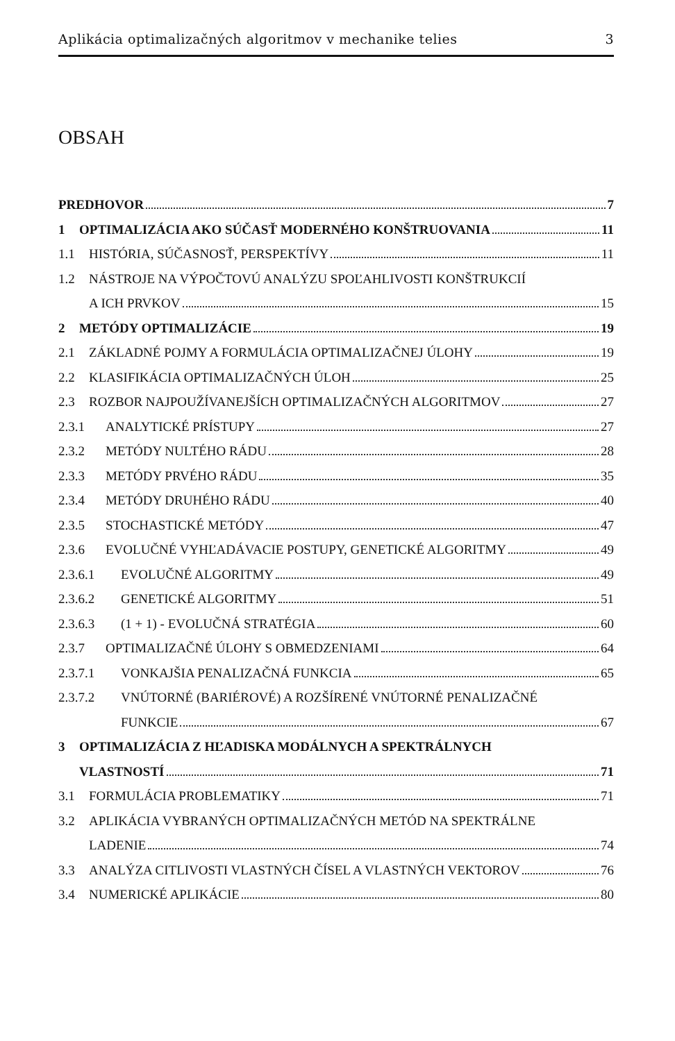Aplikácia optimalizačných algoritmov v mechanike telies 3
OBSAH
PREDHOVOR 7
1 OPTIMALIZÁCIA AKO SÚČASŤ MODERNÉHO KONŠTRUOVANIA 11
1.1 HISTÓRIA, SÚČASNOSŤ, PERSPEKTÍVY 11
1.2 NÁSTROJE NA VÝPOČTOVÚ ANALÝZU SPOĽAHLIVOSTI KONŠTRUKCIÍ
A ICH PRVKOV 15
2 METÓDY OPTIMALIZÁCIE 19
2.1 ZÁKLADNÉ POJMY A FORMULÁCIA OPTIMALIZAČNEJ ÚLOHY 19
2.2 KLASIFIKÁCIA OPTIMALIZAČNÝCH ÚLOH 25
2.3 ROZBOR NAJPOUŽÍVANEJŠÍCH OPTIMALIZAČNÝCH ALGORITMOV 27
2.3.1 ANALYTICKÉ PRÍSTUPY 27
2.3.2 METÓDY NULTÉHO RÁDU 28
2.3.3 METÓDY PRVÉHO RÁDU 35
2.3.4 METÓDY DRUHÉHO RÁDU 40
2.3.5 STOCHASTICKÉ METÓDY 47
2.3.6 EVOLUČNÉ VYHĽADÁVACIE POSTUPY, GENETICKÉ ALGORITMY 49
2.3.6.1 EVOLUČNÉ ALGORITMY 49
2.3.6.2 GENETICKÉ ALGORITMY 51
2.3.6.3 (1 + 1) - EVOLUČNÁ STRATÉGIA 60
2.3.7 OPTIMALIZAČNÉ ÚLOHY S OBMEDZENIAMI 64
2.3.7.1 VONKAJŠIA PENALIZAČNÁ FUNKCIA 65
2.3.7.2 VNÚTORNÉ (BARIÉROVÉ) A ROZŠÍRENÉ VNÚTORNÉ PENALIZAČNÉ
FUNKCIE 67
3 OPTIMALIZÁCIA Z HĽADISKA MODÁLNYCH A SPEKTRÁLNYCH
VLASTNOSTÍ 71
3.1 FORMULÁCIA PROBLEMATIKY 71
3.2 APLIKÁCIA VYBRANÝCH OPTIMALIZAČNÝCH METÓD NA SPEKTRÁLNE
LADENIE 74
3.3 ANALÝZA CITLIVOSTI VLASTNÝCH ČÍSEL A VLASTNÝCH VEKTOROV 76
3.4 NUMERICKÉ APLIKÁCIE 80